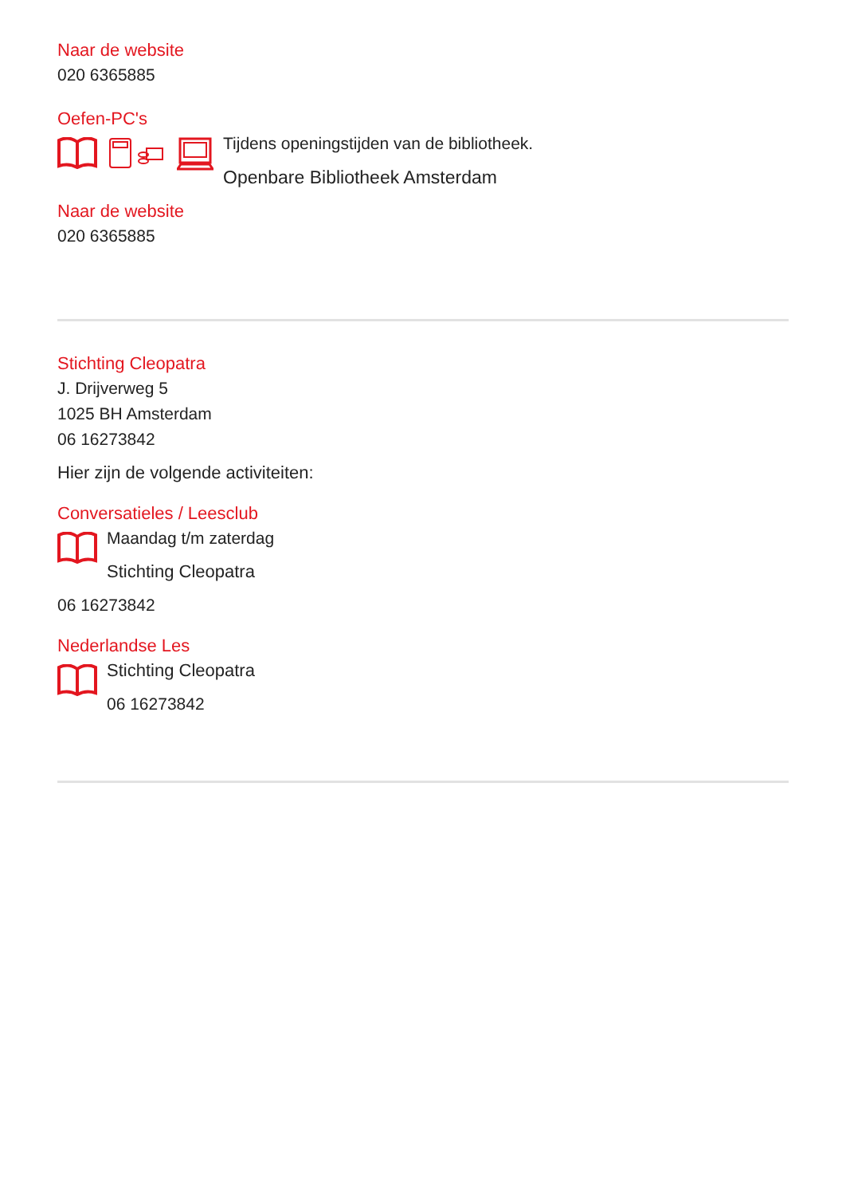Naar de website
020 6365885
Oefen-PC's
Tijdens openingstijden van de bibliotheek.
Openbare Bibliotheek Amsterdam
Naar de website
020 6365885
Stichting Cleopatra
J. Drijverweg 5
1025 BH Amsterdam
06 16273842
Hier zijn de volgende activiteiten:
Conversatieles / Leesclub
Maandag t/m zaterdag
Stichting Cleopatra
06 16273842
Nederlandse Les
Stichting Cleopatra
06 16273842